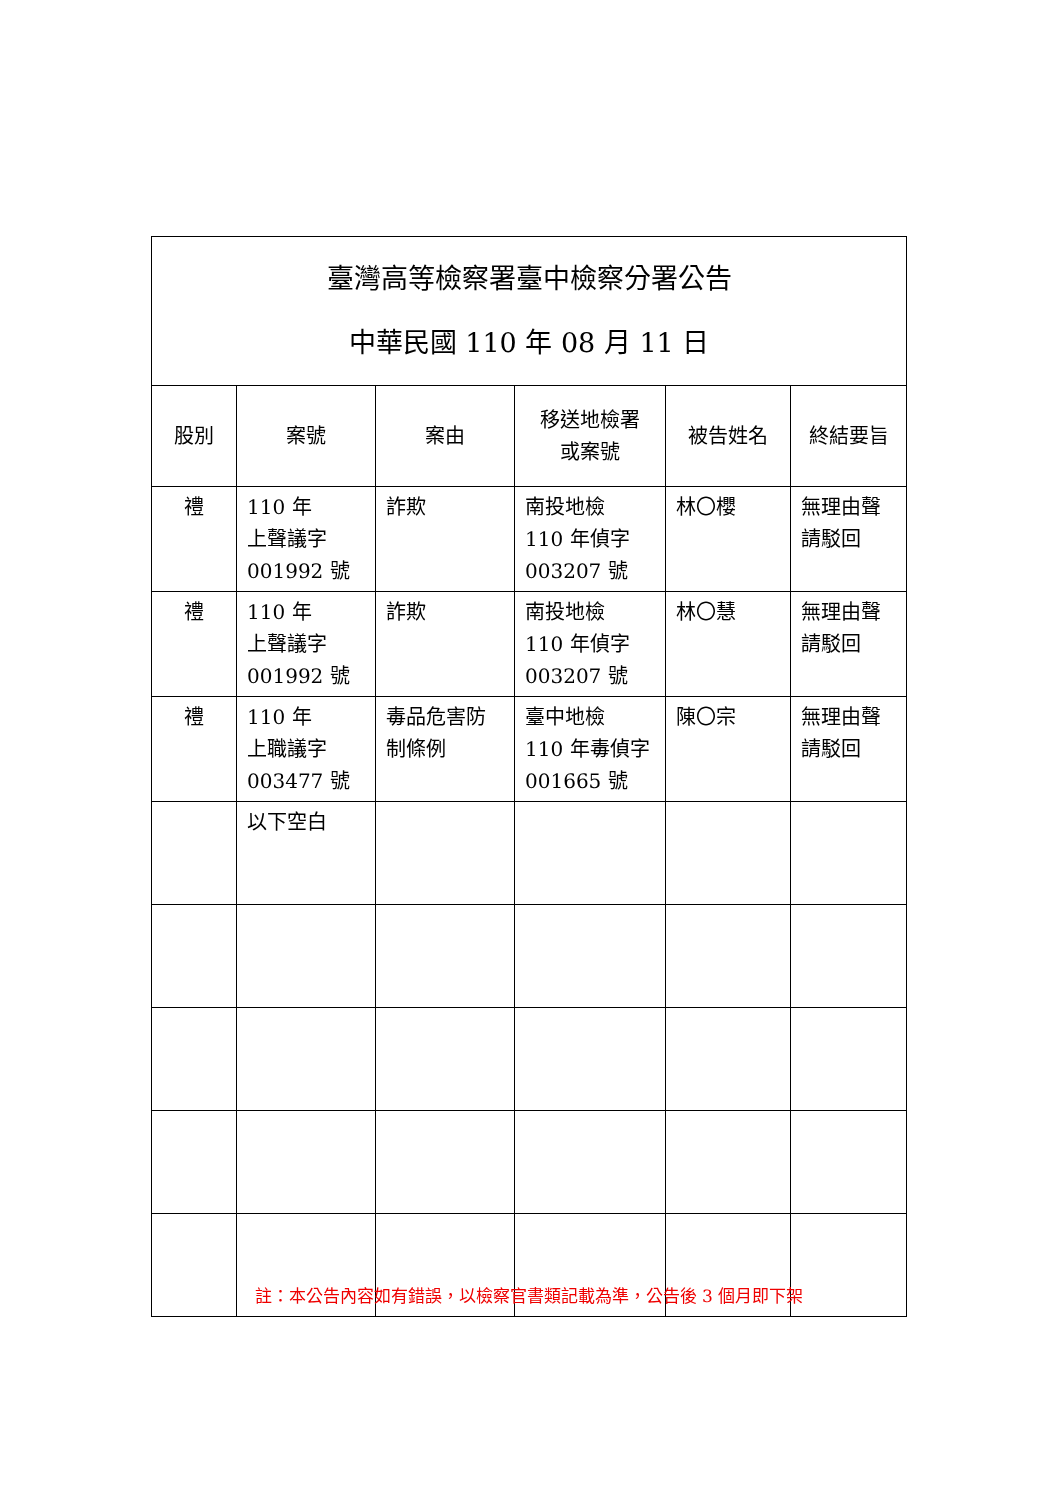| 臺灣高等檢察署臺中檢察分署公告 中華民國 110 年 08 月 11 日 | | | | | |
| 股別 | 案號 | 案由 | 移送地檢署 或案號 | 被告姓名 | 終結要旨 |
| 禮 | 110 年 上聲議字 001992 號 | 詐欺 | 南投地檢 110 年偵字 003207 號 | 林〇櫻 | 無理由聲請駁回 |
| 禮 | 110 年 上聲議字 001992 號 | 詐欺 | 南投地檢 110 年偵字 003207 號 | 林〇慧 | 無理由聲請駁回 |
| 禮 | 110 年 上職議字 003477 號 | 毒品危害防制條例 | 臺中地檢 110 年毒偵字 001665 號 | 陳〇宗 | 無理由聲請駁回 |
| | 以下空白 | | | | |
註：本公告內容如有錯誤，以檢察官書類記載為準，公告後 3 個月即下架